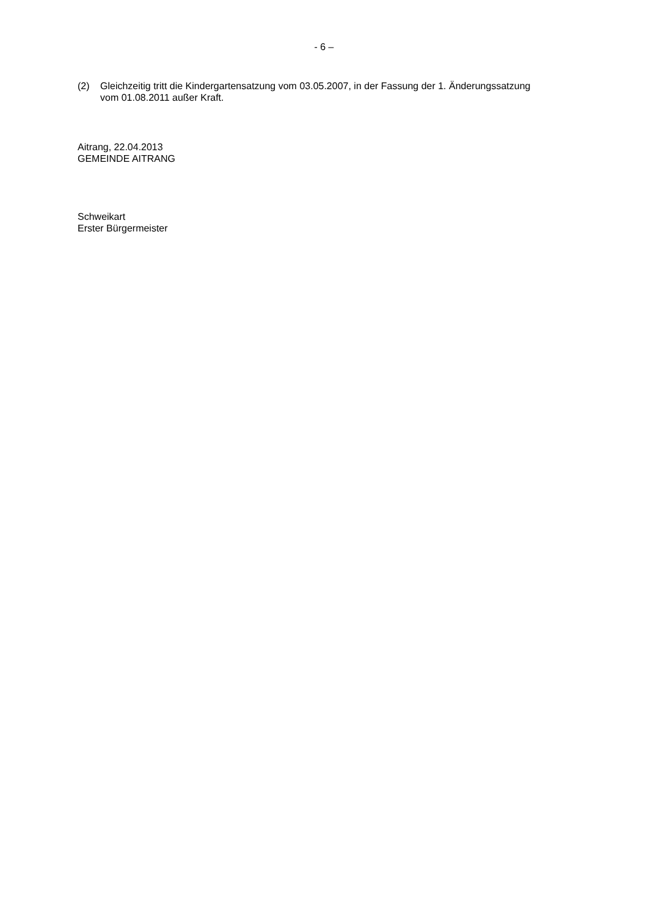- 6 –
(2) Gleichzeitig tritt die Kindergartensatzung vom 03.05.2007, in der Fassung der 1. Änderungssatzung vom 01.08.2011 außer Kraft.
Aitrang, 22.04.2013
GEMEINDE AITRANG
Schweikart
Erster Bürgermeister